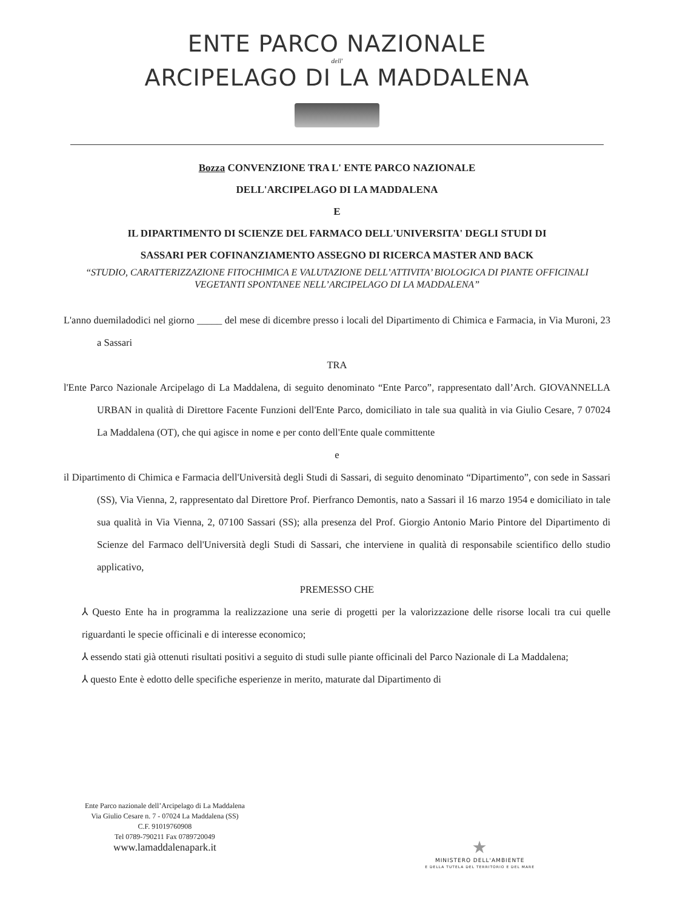ENTE PARCO NAZIONALE
dell'
ARCIPELAGO DI LA MADDALENA
Bozza CONVENZIONE TRA L' ENTE PARCO NAZIONALE
DELL'ARCIPELAGO DI LA MADDALENA
E
IL DIPARTIMENTO DI SCIENZE DEL FARMACO DELL'UNIVERSITA' DEGLI STUDI DI
SASSARI PER COFINANZIAMENTO ASSEGNO DI RICERCA MASTER AND BACK
“STUDIO, CARATTERIZZAZIONE FITOCHIMICA E VALUTAZIONE DELL’ATTIVITA’ BIOLOGICA DI PIANTE OFFICINALI VEGETANTI SPONTANEE NELL’ARCIPELAGO DI LA MADDALENA”
L'anno duemiladodici nel giorno _____ del mese di dicembre presso i locali del Dipartimento di Chimica e Farmacia, in Via Muroni, 23 a Sassari
TRA
l'Ente Parco Nazionale Arcipelago di La Maddalena, di seguito denominato “Ente Parco”, rappresentato dall’Arch. GIOVANNELLA URBAN in qualità di Direttore Facente Funzioni dell'Ente Parco, domiciliato in tale sua qualità in via Giulio Cesare, 7 07024 La Maddalena (OT), che qui agisce in nome e per conto dell'Ente quale committente
e
il Dipartimento di Chimica e Farmacia dell'Università degli Studi di Sassari, di seguito denominato “Dipartimento”, con sede in Sassari (SS), Via Vienna, 2, rappresentato dal Direttore Prof. Pierfranco Demontis, nato a Sassari il 16 marzo 1954 e domiciliato in tale sua qualità in Via Vienna, 2, 07100 Sassari (SS); alla presenza del Prof. Giorgio Antonio Mario Pintore del Dipartimento di Scienze del Farmaco dell'Università degli Studi di Sassari, che interviene in qualità di responsabile scientifico dello studio applicativo,
PREMESSO CHE
⅄ Questo Ente ha in programma la realizzazione una serie di progetti per la valorizzazione delle risorse locali tra cui quelle riguardanti le specie officinali e di interesse economico;
⅄ essendo stati già ottenuti risultati positivi a seguito di studi sulle piante officinali del Parco Nazionale di La Maddalena;
⅄ questo Ente è edotto delle specifiche esperienze in merito, maturate dal Dipartimento di
Ente Parco nazionale dell’Arcipelago di La Maddalena
Via Giulio Cesare n. 7 - 07024 La Maddalena (SS)
C.F. 91019760908
Tel 0789-790211 Fax 0789720049
www.lamaddalenapark.it
★
MINISTERO DELL'AMBIENTE
E DELLA TUTELA DEL TERRITORIO E DEL MARE